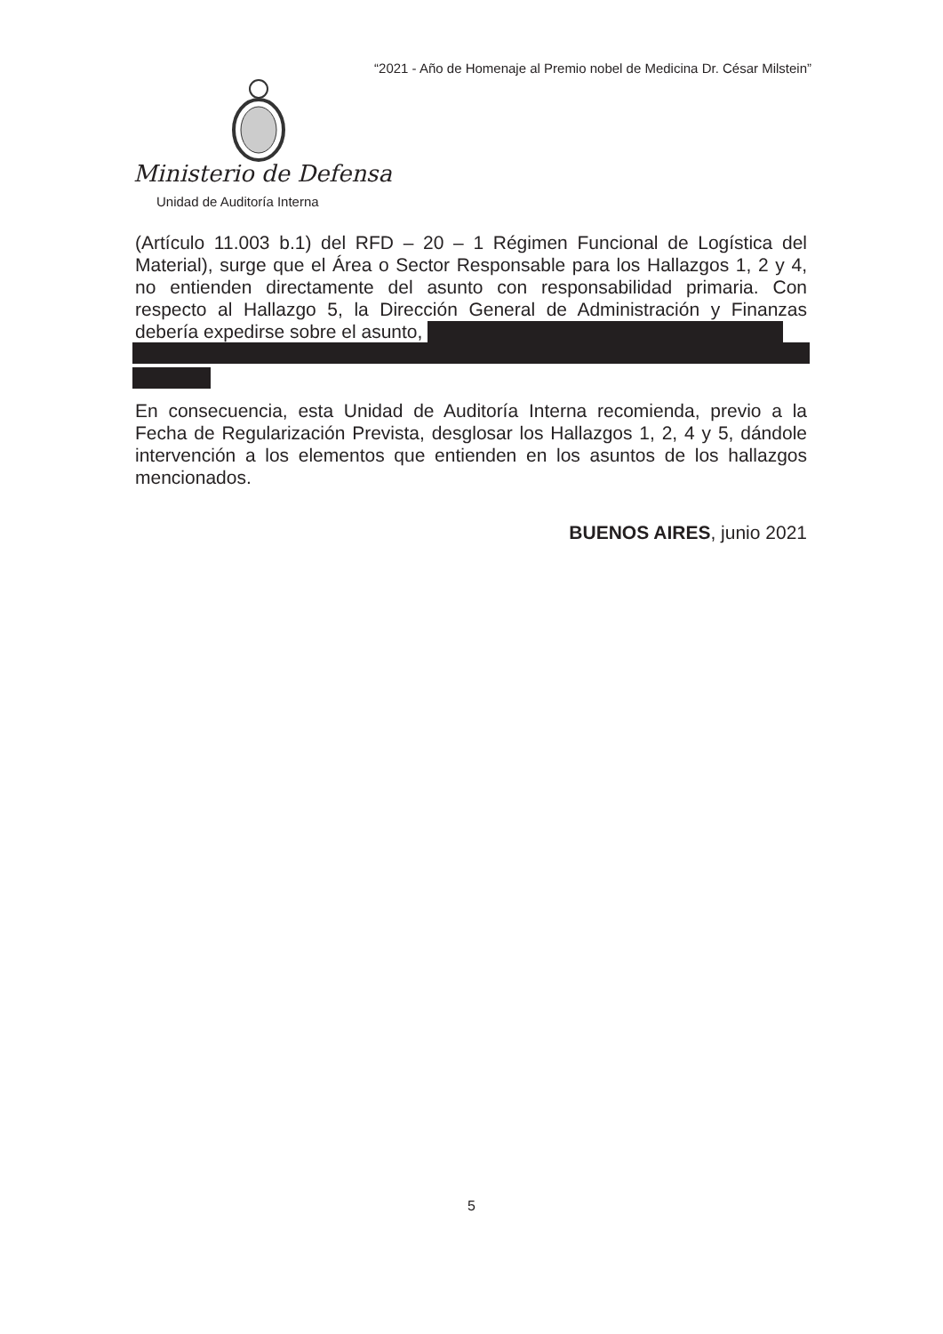“2021 - Año de Homenaje al Premio nobel de Medicina Dr. César Milstein”
Ministerio de Defensa
Unidad de Auditoría Interna
(Artículo 11.003 b.1) del RFD – 20 – 1 Régimen Funcional de Logística del Material), surge que el Área o Sector Responsable para los Hallazgos 1, 2 y 4, no entienden directamente del asunto con responsabilidad primaria. Con respecto al Hallazgo 5, la Dirección General de Administración y Finanzas debería expedirse sobre el asunto,
En consecuencia, esta Unidad de Auditoría Interna recomienda, previo a la Fecha de Regularización Prevista, desglosar los Hallazgos 1, 2, 4 y 5, dándole intervención a los elementos que entienden en los asuntos de los hallazgos mencionados.
BUENOS AIRES, junio 2021
5